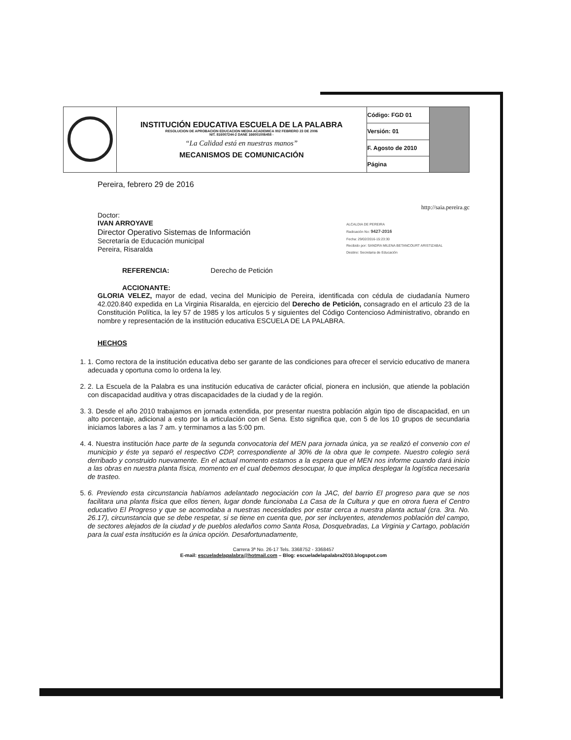| | INSTITUCIÓN EDUCATIVA ESCUELA DE LA PALABRA RESOLUCION DE APROBACION EDUCACION MEDIA ACADEMICA 002 FEBRERO 23 DE 2006 NIT. 816007244-2 DANE 166001006458 - “La Calidad está en nuestras manos” MECANISMOS DE COMUNICACIÓN | Código: FGD 01 | |
| | | Versión: 01 | |
| | | F. Agosto de 2010 | |
| | | Página | |
Pereira, febrero 29 de 2016
http://saia.pereira.gc
Doctor:
IVAN ARROYAVE
Director Operativo Sistemas de Información
Secretaría de Educación municipal
Pereira, Risaralda
ALCALDIA DE PEREIRA
Radicación No: 9427-2016
Fecha: 29/02/2016-15:23:30
Recibido por: SANDRA MILENA BETANCOURT ARISTIZABAL
Destino: Secretaria de Educación
REFERENCIA: Derecho de Petición
ACCIONANTE:
GLORIA VELEZ, mayor de edad, vecina del Municipio de Pereira, identificada con cédula de ciudadanía Numero 42.020.840 expedida en La Virginia Risaralda, en ejercicio del Derecho de Petición, consagrado en el articulo 23 de la Constitución Política, la ley 57 de 1985 y los artículos 5 y siguientes del Código Contencioso Administrativo, obrando en nombre y representación de la institución educativa ESCUELA DE LA PALABRA.
HECHOS
1. 1. Como rectora de la institución educativa debo ser garante de las condiciones para ofrecer el servicio educativo de manera adecuada y oportuna como lo ordena la ley.
2. 2. La Escuela de la Palabra es una institución educativa de carácter oficial, pionera en inclusión, que atiende la población con discapacidad auditiva y otras discapacidades de la ciudad y de la región.
3. 3. Desde el año 2010 trabajamos en jornada extendida, por presentar nuestra población algún tipo de discapacidad, en un alto porcentaje, adicional a esto por la articulación con el Sena. Esto significa que, con 5 de los 10 grupos de secundaria iniciamos labores a las 7 am. y terminamos a las 5:00 pm.
4. 4. Nuestra institución hace parte de la segunda convocatoria del MEN para jornada única, ya se realizó el convenio con el municipio y éste ya separó el respectivo CDP, correspondiente al 30% de la obra que le compete. Nuestro colegio será derribado y construido nuevamente. En el actual momento estamos a la espera que el MEN nos informe cuando dará inicio a las obras en nuestra planta física, momento en el cual debemos desocupar, lo que implica desplegar la logística necesaria de trasteo.
5. 6. Previendo esta circunstancia habíamos adelantado negociación con la JAC, del barrio El progreso para que se nos facilitara una planta física que ellos tienen, lugar donde funcionaba La Casa de la Cultura y que en otrora fuera el Centro educativo El Progreso y que se acomodaba a nuestras necesidades por estar cerca a nuestra planta actual (cra. 3ra. No. 26.17), circunstancia que se debe respetar, si se tiene en cuenta que, por ser incluyentes, atendemos población del campo, de sectores alejados de la ciudad y de pueblos aledaños como Santa Rosa, Dosquebradas, La Virginia y Cartago, población para la cual esta institución es la única opción. Desafortunadamente,
Carrera 3ª No. 26-17 Tels. 3368752 - 3368457
E-mail: escueladelapalabra@hotmail.com – Blog: escueladelapalabra2010.blogspot.com